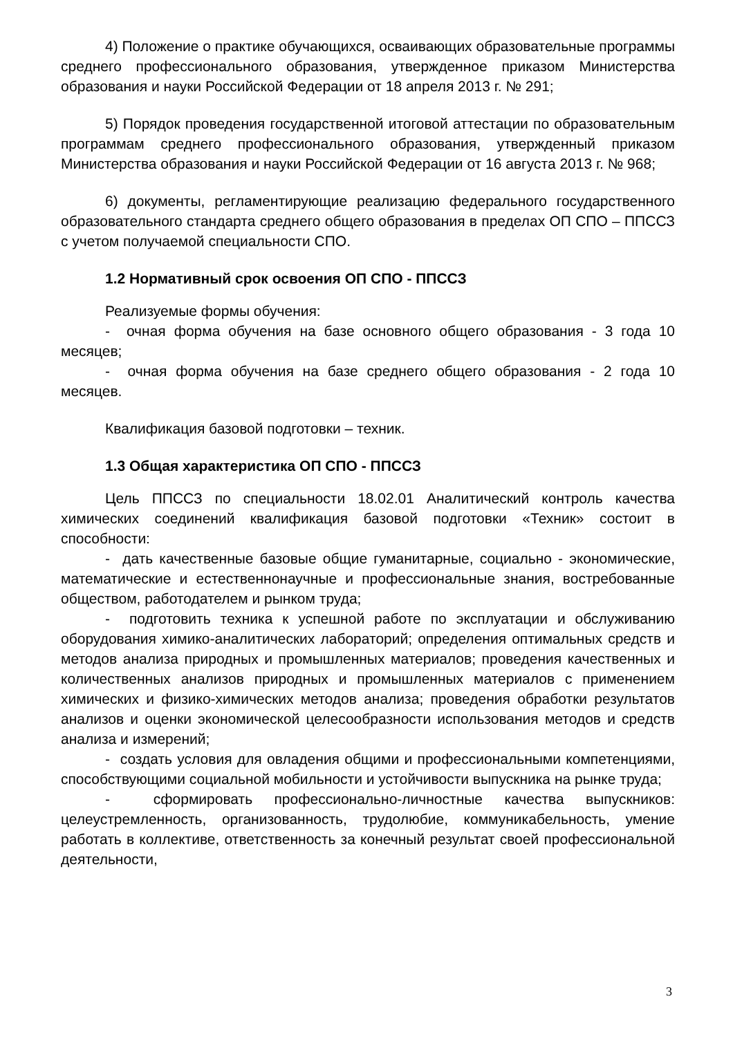4) Положение о практике обучающихся, осваивающих образовательные программы среднего профессионального образования, утвержденное приказом Министерства образования и науки Российской Федерации от 18 апреля 2013 г. № 291;
5) Порядок проведения государственной итоговой аттестации по образовательным программам среднего профессионального образования, утвержденный приказом Министерства образования и науки Российской Федерации от 16 августа 2013 г. № 968;
6) документы, регламентирующие реализацию федерального государственного образовательного стандарта среднего общего образования в пределах ОП СПО – ППССЗ с учетом получаемой специальности СПО.
1.2 Нормативный срок освоения ОП СПО - ППССЗ
Реализуемые формы обучения:
- очная форма обучения на базе основного общего образования - 3 года 10 месяцев;
- очная форма обучения на базе среднего общего образования - 2 года 10 месяцев.
Квалификация базовой подготовки – техник.
1.3 Общая характеристика ОП СПО - ППССЗ
Цель ППССЗ по специальности 18.02.01 Аналитический контроль качества химических соединений квалификация базовой подготовки «Техник» состоит в способности:
- дать качественные базовые общие гуманитарные, социально - экономические, математические и естественнонаучные и профессиональные знания, востребованные обществом, работодателем и рынком труда;
- подготовить техника к успешной работе по эксплуатации и обслуживанию оборудования химико-аналитических лабораторий; определения оптимальных средств и методов анализа природных и промышленных материалов; проведения качественных и количественных анализов природных и промышленных материалов с применением химических и физико-химических методов анализа; проведения обработки результатов анализов и оценки экономической целесообразности использования методов и средств анализа и измерений;
- создать условия для овладения общими и профессиональными компетенциями, способствующими социальной мобильности и устойчивости выпускника на рынке труда;
- сформировать профессионально-личностные качества выпускников: целеустремленность, организованность, трудолюбие, коммуникабельность, умение работать в коллективе, ответственность за конечный результат своей профессиональной деятельности,
3